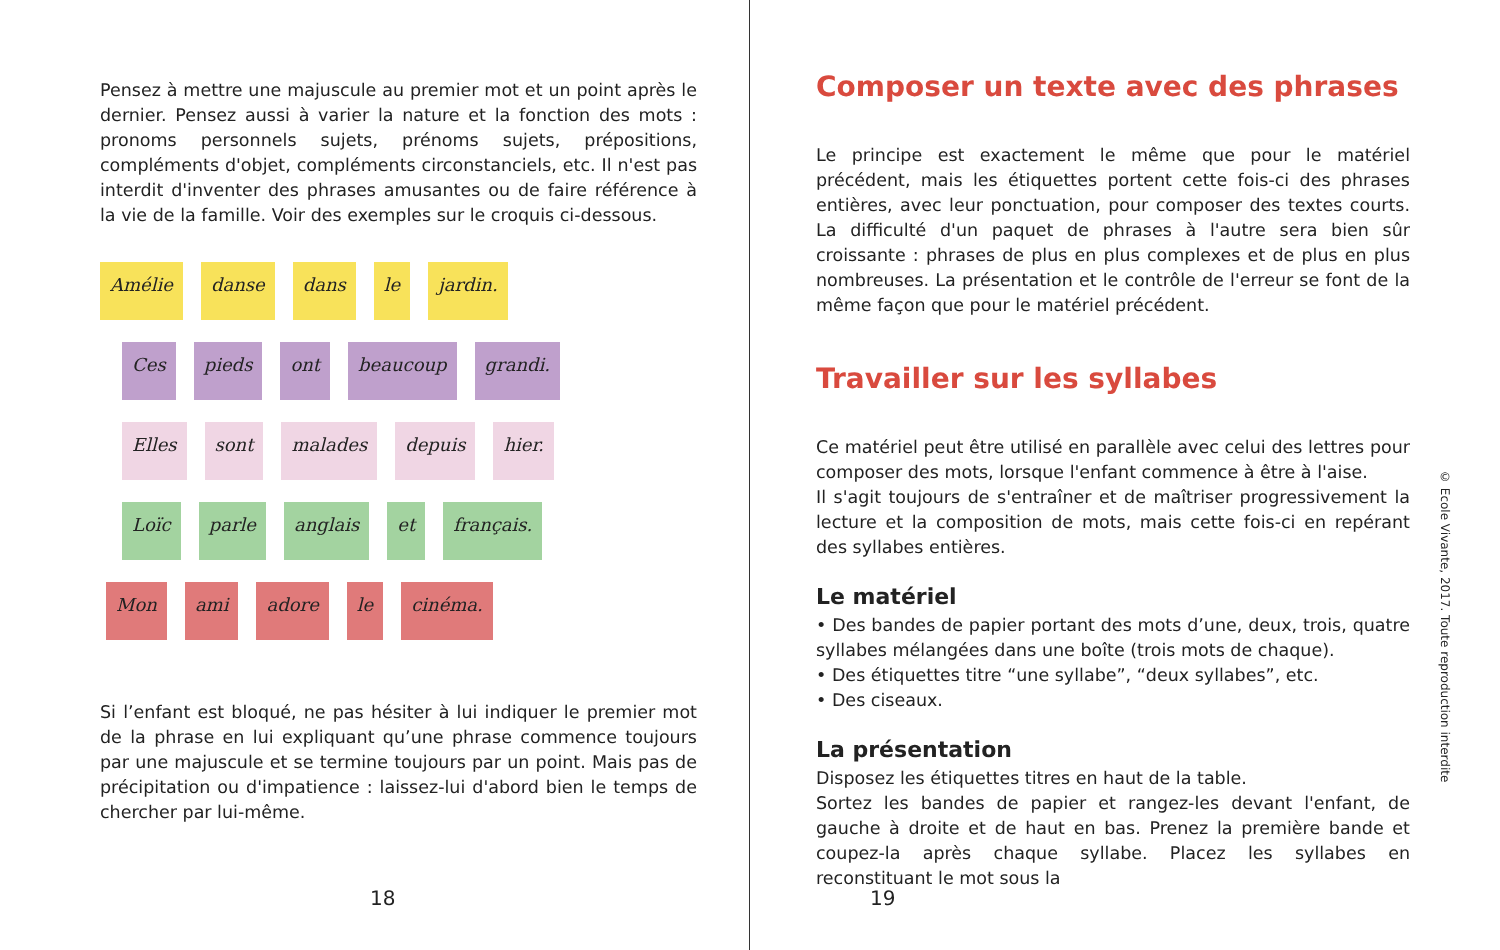Pensez à mettre une majuscule au premier mot et un point après le dernier. Pensez aussi à varier la nature et la fonction des mots : pronoms personnels sujets, prénoms sujets, prépositions, compléments d'objet, compléments circonstanciels, etc. Il n'est pas interdit d'inventer des phrases amusantes ou de faire référence à la vie de la famille. Voir des exemples sur le croquis ci-dessous.
Amélie danse dans le jardin.
Ces pieds ont beaucoup grandi.
Elles sont malades depuis hier.
Loïc parle anglais et français.
Mon ami adore le cinéma.
Si l’enfant est bloqué, ne pas hésiter à lui indiquer le premier mot de la phrase en lui expliquant qu’une phrase commence toujours par une majuscule et se termine toujours par un point. Mais pas de précipitation ou d'impatience : laissez-lui d'abord bien le temps de chercher par lui-même.
18
Composer un texte avec des phrases
Le principe est exactement le même que pour le matériel précédent, mais les étiquettes portent cette fois-ci des phrases entières, avec leur ponctuation, pour composer des textes courts. La difficulté d'un paquet de phrases à l'autre sera bien sûr croissante : phrases de plus en plus complexes et de plus en plus nombreuses. La présentation et le contrôle de l'erreur se font de la même façon que pour le matériel précédent.
Travailler sur les syllabes
Ce matériel peut être utilisé en parallèle avec celui des lettres pour composer des mots, lorsque l'enfant commence à être à l'aise.
Il s'agit toujours de s'entraîner et de maîtriser progressivement la lecture et la composition de mots, mais cette fois-ci en repérant des syllabes entières.
Le matériel
• Des bandes de papier portant des mots d’une, deux, trois, quatre syllabes mélangées dans une boîte (trois mots de chaque).
• Des étiquettes titre “une syllabe”, “deux syllabes”, etc.
• Des ciseaux.
La présentation
Disposez les étiquettes titres en haut de la table.
Sortez les bandes de papier et rangez-les devant l'enfant, de gauche à droite et de haut en bas. Prenez la première bande et coupez-la après chaque syllabe. Placez les syllabes en reconstituant le mot sous la
19
© Ecole Vivante, 2017. Toute reproduction interdite